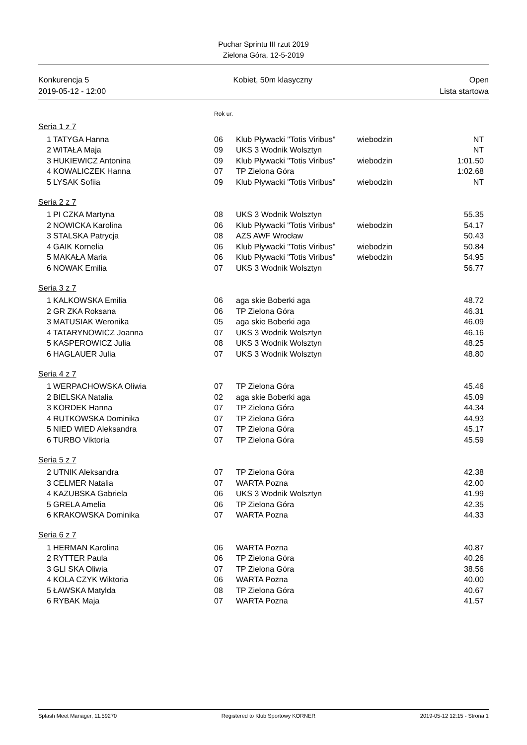Puchar Sprintu III rzut 2019
Zielona Góra, 12-5-2019
Konkurencja 5
2019-05-12 - 12:00
Kobiet, 50m klasyczny Open
Lista startowa
Rok ur.
Seria 1 z 7
| 1 | TATYGA Hanna | 06 | Klub Pływacki "Totis Viribus" | wiebodzin | NT |
| 2 | WITAŁA Maja | 09 | UKS 3 Wodnik Wolsztyn | | NT |
| 3 | HUKIEWICZ Antonina | 09 | Klub Pływacki "Totis Viribus" | wiebodzin | 1:01.50 |
| 4 | KOWALICZEK Hanna | 07 | TP Zielona Góra | | 1:02.68 |
| 5 | LYSAK Sofiia | 09 | Klub Pływacki "Totis Viribus" | wiebodzin | NT |
Seria 2 z 7
| 1 | PI CZKA Martyna | 08 | UKS 3 Wodnik Wolsztyn | | 55.35 |
| 2 | NOWICKA Karolina | 06 | Klub Pływacki "Totis Viribus" | wiebodzin | 54.17 |
| 3 | STALSKA Patrycja | 08 | AZS AWF Wrocław | | 50.43 |
| 4 | GAIK Kornelia | 06 | Klub Pływacki "Totis Viribus" | wiebodzin | 50.84 |
| 5 | MAKAŁA Maria | 06 | Klub Pływacki "Totis Viribus" | wiebodzin | 54.95 |
| 6 | NOWAK Emilia | 07 | UKS 3 Wodnik Wolsztyn | | 56.77 |
Seria 3 z 7
| 1 | KALKOWSKA Emilia | 06 | aga skie Boberki aga | | 48.72 |
| 2 | GR ZKA Roksana | 06 | TP Zielona Góra | | 46.31 |
| 3 | MATUSIAK Weronika | 05 | aga skie Boberki aga | | 46.09 |
| 4 | TATARYNOWICZ Joanna | 07 | UKS 3 Wodnik Wolsztyn | | 46.16 |
| 5 | KASPEROWICZ Julia | 08 | UKS 3 Wodnik Wolsztyn | | 48.25 |
| 6 | HAGLAUER Julia | 07 | UKS 3 Wodnik Wolsztyn | | 48.80 |
Seria 4 z 7
| 1 | WERPACHOWSKA Oliwia | 07 | TP Zielona Góra | | 45.46 |
| 2 | BIELSKA Natalia | 02 | aga skie Boberki aga | | 45.09 |
| 3 | KORDEK Hanna | 07 | TP Zielona Góra | | 44.34 |
| 4 | RUTKOWSKA Dominika | 07 | TP Zielona Góra | | 44.93 |
| 5 | NIED WIED Aleksandra | 07 | TP Zielona Góra | | 45.17 |
| 6 | TURBO Viktoria | 07 | TP Zielona Góra | | 45.59 |
Seria 5 z 7
| 2 | UTNIK Aleksandra | 07 | TP Zielona Góra | | 42.38 |
| 3 | CELMER Natalia | 07 | WARTA Pozna | | 42.00 |
| 4 | KAZUBSKA Gabriela | 06 | UKS 3 Wodnik Wolsztyn | | 41.99 |
| 5 | GRELA Amelia | 06 | TP Zielona Góra | | 42.35 |
| 6 | KRAKOWSKA Dominika | 07 | WARTA Pozna | | 44.33 |
Seria 6 z 7
| 1 | HERMAN Karolina | 06 | WARTA Pozna | | 40.87 |
| 2 | RYTTER Paula | 06 | TP Zielona Góra | | 40.26 |
| 3 | GLI SKA Oliwia | 07 | TP Zielona Góra | | 38.56 |
| 4 | KOLA CZYK Wiktoria | 06 | WARTA Pozna | | 40.00 |
| 5 | ŁAWSKA Matylda | 08 | TP Zielona Góra | | 40.67 |
| 6 | RYBAK Maja | 07 | WARTA Pozna | | 41.57 |
Splash Meet Manager, 11.59270 Registered to Klub Sportowy KORNER 2019-05-12 12:15 - Strona 1